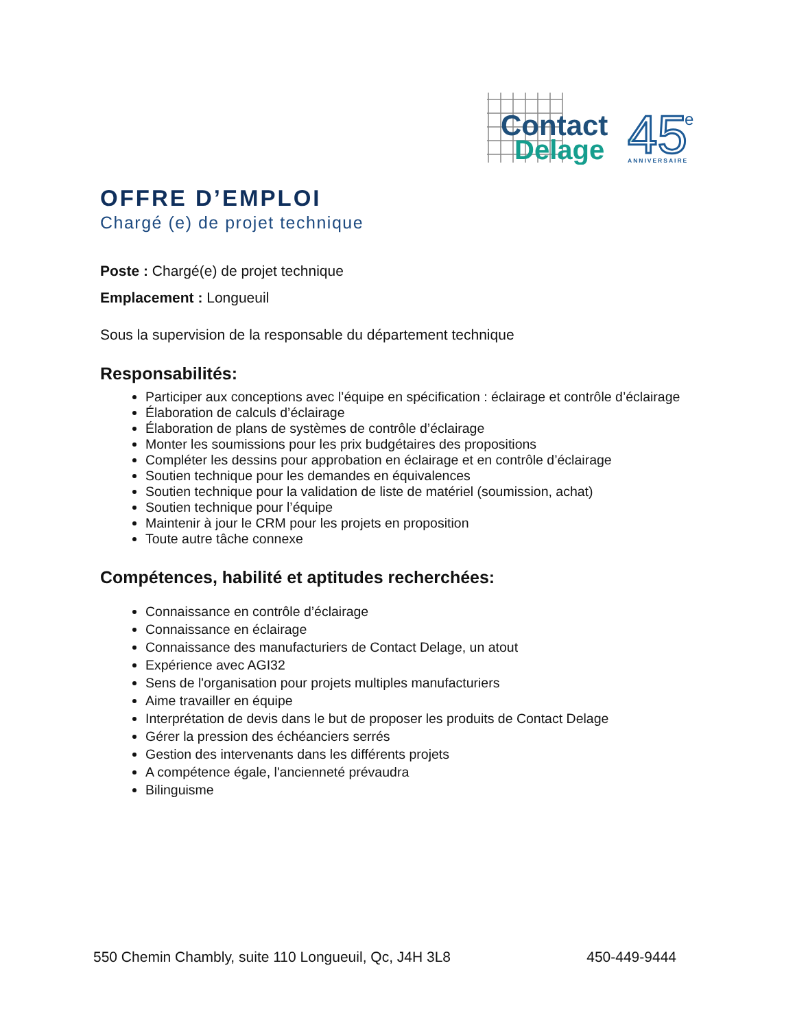Contact
Delage
MC
45
e
ANNIVERSAIRE
OFFRE D’EMPLOI
Chargé (e) de projet technique
Poste : Chargé(e) de projet technique
Emplacement : Longueuil
Sous la supervision de la responsable du département technique
Responsabilités:
Participer aux conceptions avec l’équipe en spécification : éclairage et contrôle d’éclairage
Élaboration de calculs d’éclairage
Élaboration de plans de systèmes de contrôle d’éclairage
Monter les soumissions pour les prix budgétaires des propositions
Compléter les dessins pour approbation en éclairage et en contrôle d’éclairage
Soutien technique pour les demandes en équivalences
Soutien technique pour la validation de liste de matériel (soumission, achat)
Soutien technique pour l’équipe
Maintenir à jour le CRM pour les projets en proposition
Toute autre tâche connexe
Compétences, habilité et aptitudes recherchées:
Connaissance en contrôle d’éclairage
Connaissance en éclairage
Connaissance des manufacturiers de Contact Delage, un atout
Expérience avec AGI32
Sens de l'organisation pour projets multiples manufacturiers
Aime travailler en équipe
Interprétation de devis dans le but de proposer les produits de Contact Delage
Gérer la pression des échéanciers serrés
Gestion des intervenants dans les différents projets
A compétence égale, l'ancienneté prévaudra
Bilinguisme
550 Chemin Chambly, suite 110 Longueuil, Qc, J4H 3L8 450-449-9444